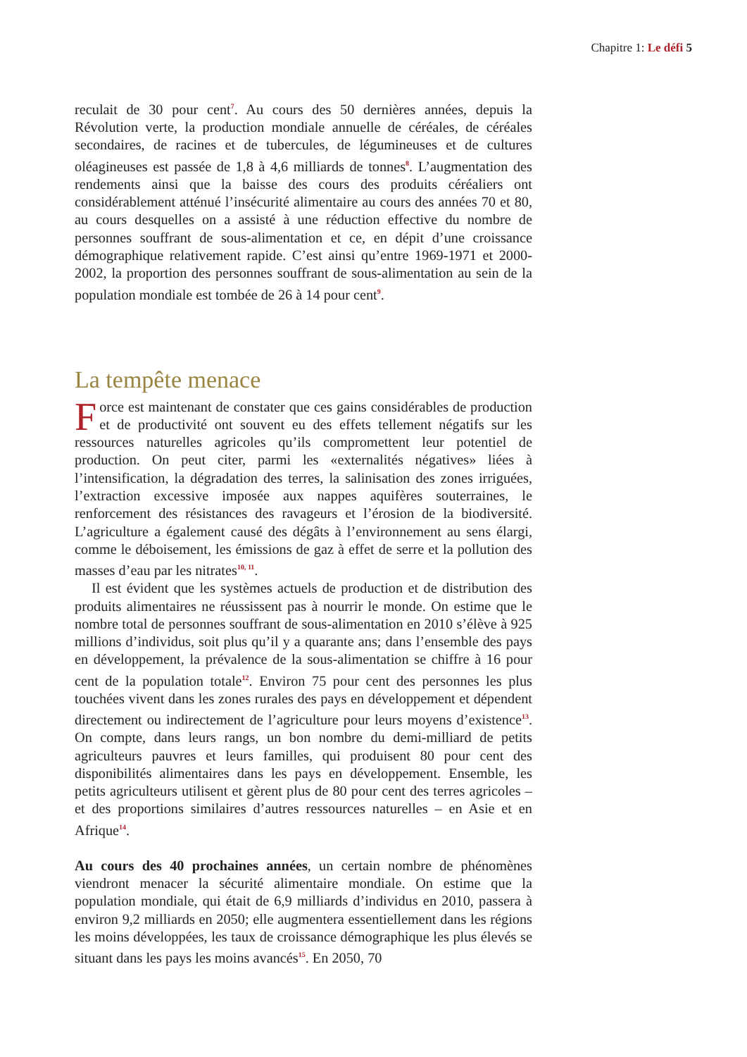Chapitre 1: Le défi 5
reculait de 30 pour cent<sup>7</sup>. Au cours des 50 dernières années, depuis la Révolution verte, la production mondiale annuelle de céréales, de céréales secondaires, de racines et de tubercules, de légumineuses et de cultures oléagineuses est passée de 1,8 à 4,6 milliards de tonnes<sup>8</sup>. L’augmentation des rendements ainsi que la baisse des cours des produits céréaliers ont considérablement atténué l’insécurité alimentaire au cours des années 70 et 80, au cours desquelles on a assisté à une réduction effective du nombre de personnes souffrant de sous-alimentation et ce, en dépit d’une croissance démographique relativement rapide. C’est ainsi qu’entre 1969-1971 et 2000-2002, la proportion des personnes souffrant de sous-alimentation au sein de la population mondiale est tombée de 26 à 14 pour cent<sup>9</sup>.
La tempête menace
Force est maintenant de constater que ces gains considérables de production et de productivité ont souvent eu des effets tellement négatifs sur les ressources naturelles agricoles qu’ils compromettent leur potentiel de production. On peut citer, parmi les «externalités négatives» liées à l’intensification, la dégradation des terres, la salinisation des zones irriguées, l’extraction excessive imposée aux nappes aquifères souterraines, le renforcement des résistances des ravageurs et l’érosion de la biodiversité. L’agriculture a également causé des dégâts à l’environnement au sens élargi, comme le déboisement, les émissions de gaz à effet de serre et la pollution des masses d’eau par les nitrates<sup>10, 11</sup>.
Il est évident que les systèmes actuels de production et de distribution des produits alimentaires ne réussissent pas à nourrir le monde. On estime que le nombre total de personnes souffrant de sous-alimentation en 2010 s’élève à 925 millions d’individus, soit plus qu’il y a quarante ans; dans l’ensemble des pays en développement, la prévalence de la sous-alimentation se chiffre à 16 pour cent de la population totale<sup>12</sup>. Environ 75 pour cent des personnes les plus touchées vivent dans les zones rurales des pays en développement et dépendent directement ou indirectement de l’agriculture pour leurs moyens d’existence<sup>13</sup>. On compte, dans leurs rangs, un bon nombre du demi-milliard de petits agriculteurs pauvres et leurs familles, qui produisent 80 pour cent des disponibilités alimentaires dans les pays en développement. Ensemble, les petits agriculteurs utilisent et gèrent plus de 80 pour cent des terres agricoles – et des proportions similaires d’autres ressources naturelles – en Asie et en Afrique<sup>14</sup>.
Au cours des 40 prochaines années, un certain nombre de phénomènes viendront menacer la sécurité alimentaire mondiale. On estime que la population mondiale, qui était de 6,9 milliards d’individus en 2010, passera à environ 9,2 milliards en 2050; elle augmentera essentiellement dans les régions les moins développées, les taux de croissance démographique les plus élevés se situant dans les pays les moins avancés<sup>15</sup>. En 2050, 70